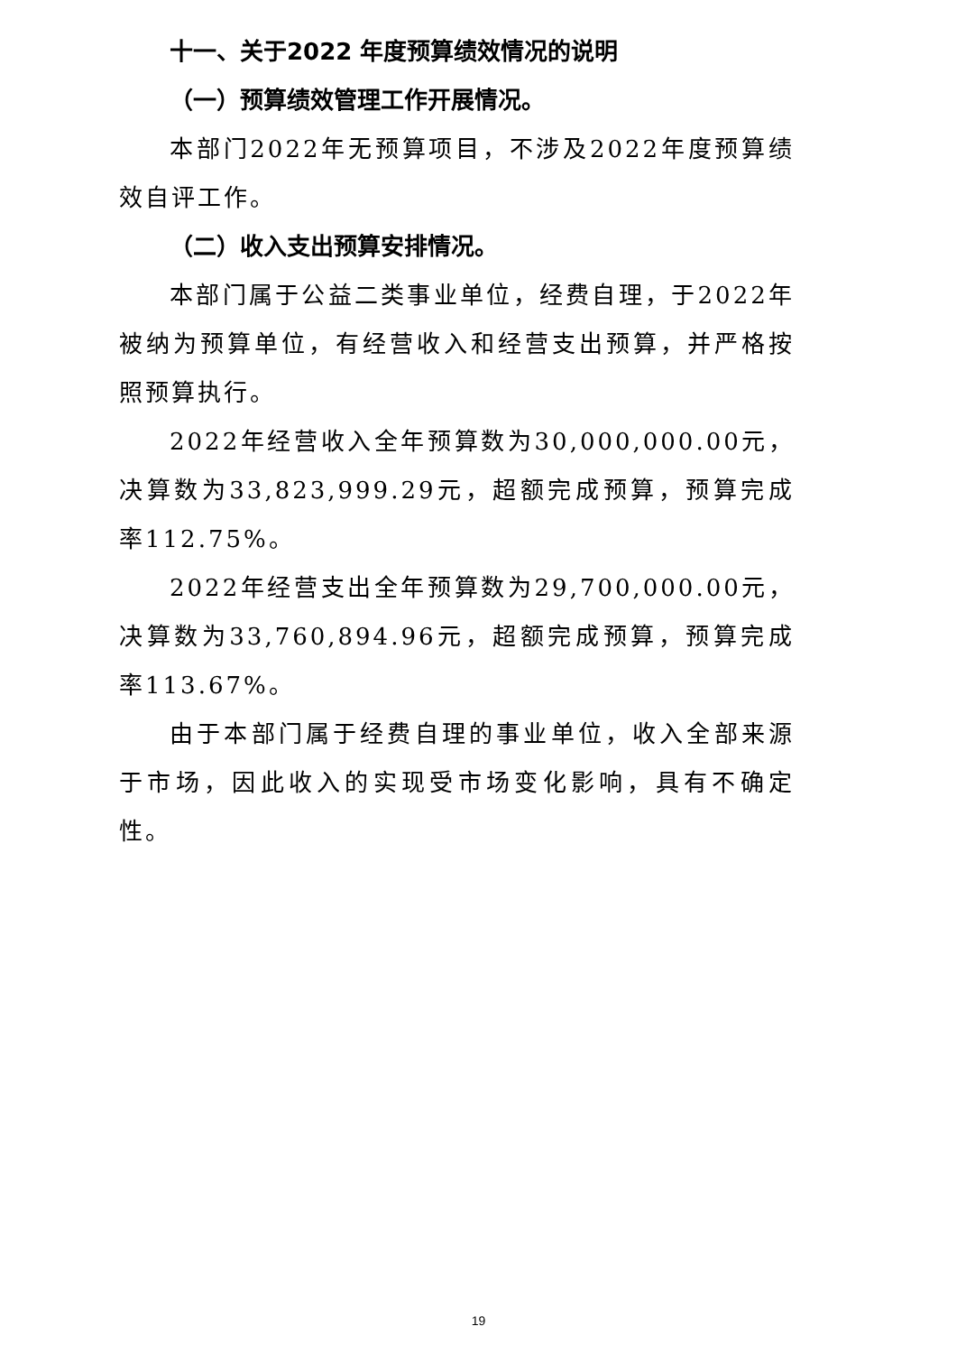十一、关于2022 年度预算绩效情况的说明
（一）预算绩效管理工作开展情况。
本部门2022年无预算项目，不涉及2022年度预算绩效自评工作。
（二）收入支出预算安排情况。
本部门属于公益二类事业单位，经费自理，于2022年被纳为预算单位，有经营收入和经营支出预算，并严格按照预算执行。
2022年经营收入全年预算数为30,000,000.00元，决算数为33,823,999.29元，超额完成预算，预算完成率112.75%。
2022年经营支出全年预算数为29,700,000.00元，决算数为33,760,894.96元，超额完成预算，预算完成率113.67%。
由于本部门属于经费自理的事业单位，收入全部来源于市场，因此收入的实现受市场变化影响，具有不确定性。
19